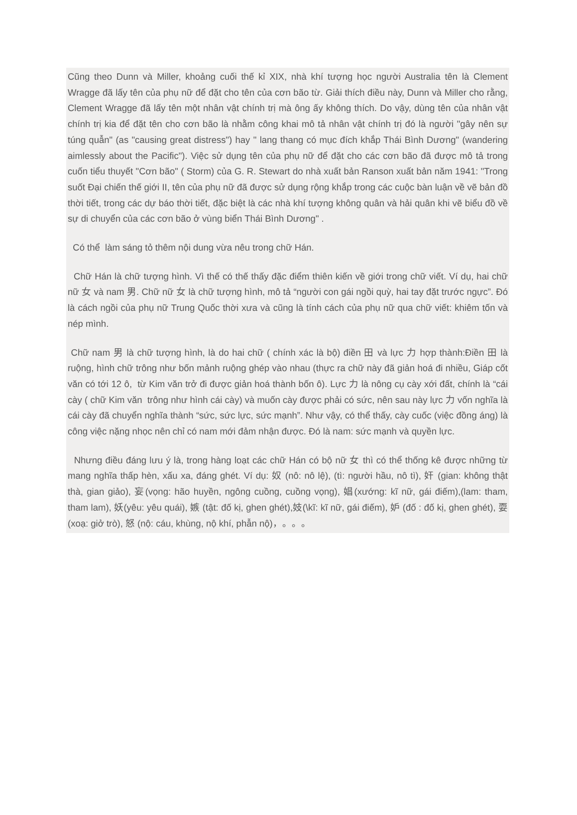Cũng theo Dunn và Miller, khoảng cuối thế kỉ XIX, nhà khí tượng học người Australia tên là Clement Wragge đã lấy tên của phụ nữ để đặt cho tên của cơn bão từ. Giải thích điều này, Dunn và Miller cho rằng, Clement Wragge đã lấy tên một nhân vật chính trị mà ông ấy không thích. Do vậy, dùng tên của nhân vật chính trị kia để đặt tên cho cơn bão là nhằm công khai mô tả nhân vật chính trị đó là người "gây nên sự túng quẫn" (as "causing great distress") hay " lang thang có mục đích khắp Thái Bình Dương" (wandering aimlessly about the Pacific"). Việc sử dụng tên của phụ nữ để đặt cho các cơn bão đã được mô tả trong cuốn tiểu thuyết "Cơn bão" ( Storm) của G. R. Stewart do nhà xuất bản Ranson xuất bản năm 1941: "Trong suốt Đại chiến thế giới II, tên của phụ nữ đã được sử dụng rộng khắp trong các cuộc bàn luận về vẽ bản đồ thời tiết, trong các dự báo thời tiết, đặc biệt là các nhà khí tượng không quân và hải quân khi vẽ biểu đồ về sự di chuyển của các cơn bão ở vùng biển Thái Bình Dương" .
Có thể làm sáng tỏ thêm nội dung vừa nêu trong chữ Hán.
Chữ Hán là chữ tượng hình. Vì thế có thế thấy đặc điểm thiên kiến về giới trong chữ viết. Ví dụ, hai chữ nữ 女 và nam 男. Chữ nữ 女 là chữ tượng hình, mô tả “người con gái ngồi quỳ, hai tay đặt trước ngực”. Đó là cách ngồi của phụ nữ Trung Quốc thời xưa và cũng là tính cách của phụ nữ qua chữ viết: khiêm tốn và nép mình.
Chữ nam 男 là chữ tượng hình, là do hai chữ ( chính xác là bộ) điền 田 và lực 力 hợp thành:Điền 田 là ruộng, hình chữ trông như bốn mảnh ruộng ghép vào nhau (thực ra chữ này đã giản hoá đi nhiều, Giáp cốt văn có tới 12 ô, từ Kim văn trở đi được giản hoá thành bốn ô). Lực 力 là nông cụ cày xới đất, chính là “cái cày ( chữ Kim văn trông như hình cái cày) và muốn cày được phải có sức, nên sau này lực 力 vốn nghĩa là cái cày đã chuyển nghĩa thành “sức, sức lực, sức mạnh”. Như vậy, có thể thấy, cày cuốc (việc đồng áng) là công việc nặng nhọc nên chỉ có nam mới đảm nhận được. Đó là nam: sức mạnh và quyền lực.
Nhưng điều đáng lưu ý là, trong hàng loạt các chữ Hán có bộ nữ 女 thì có thể thống kê được những từ mang nghĩa thấp hèn, xấu xa, đáng ghét. Ví dụ: 奴 (nô: nô lệ), (tì: người hầu, nô tì), 奸 (gian: không thật thà, gian giảo), 妄(vọng: hão huyền, ngông cuồng, cuồng vọng), 娼(xướng: kĩ nữ, gái điếm),(lam: tham, tham lam), 妖(yêu: yêu quái), 嫉 (tật: đố kị, ghen ghét),妓(\kĩ: kĩ nữ, gái điếm), 妒 (đố : đố kị, ghen ghét), 耍 (xoạ: giở trò), 怒 (nộ: cáu, khùng, nộ khí, phẫn nộ)，。。。